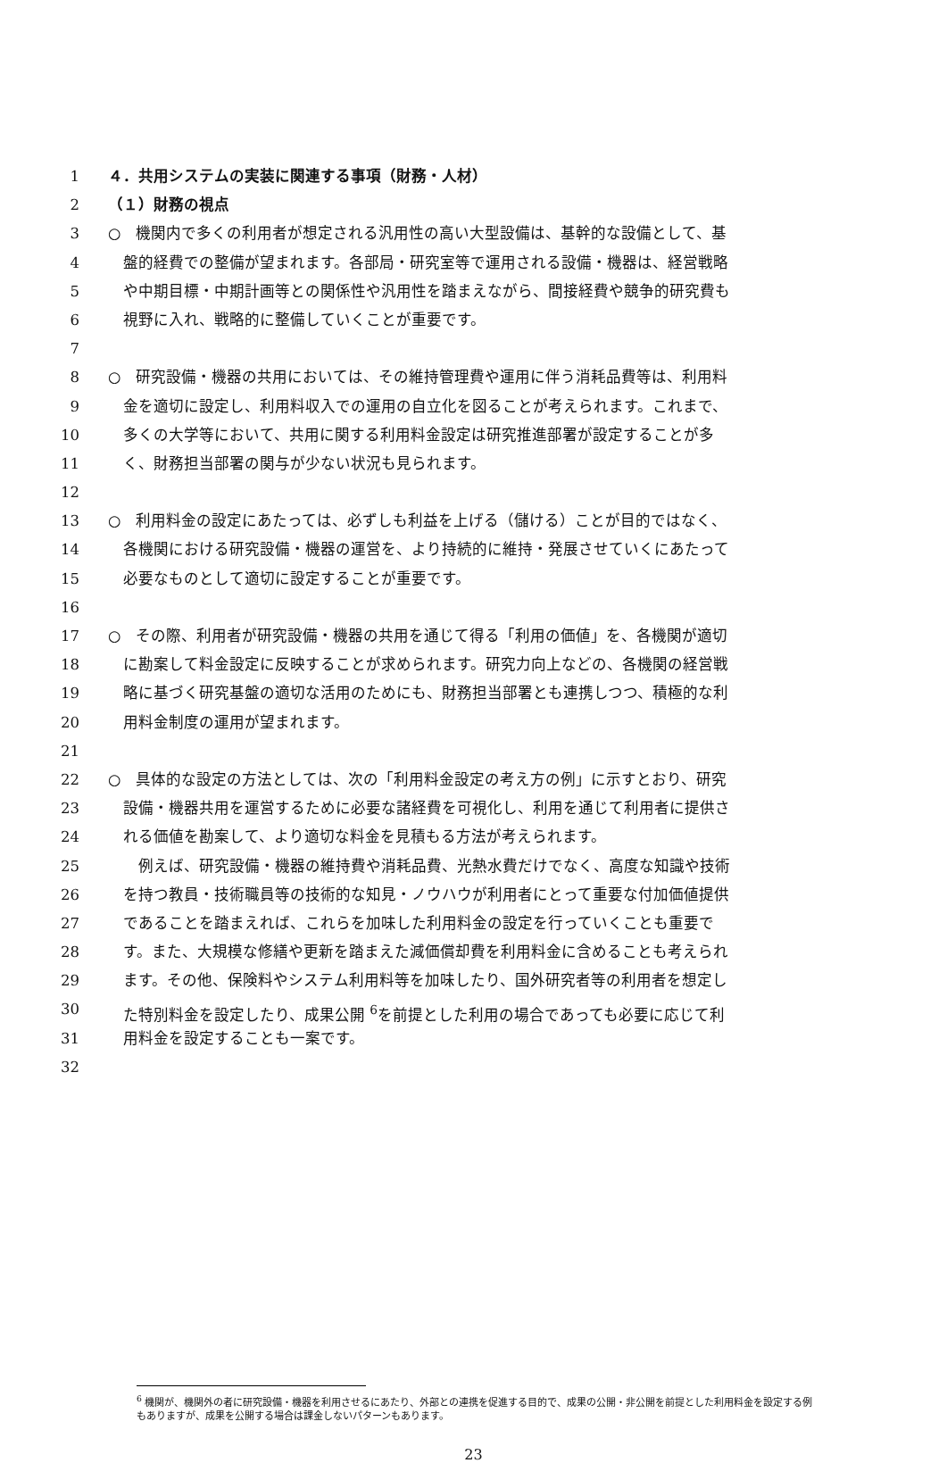1 ４．共用システムの実装に関連する事項（財務・人材）
2 （１）財務の視点
3 ○　機関内で多くの利用者が想定される汎用性の高い大型設備は、基幹的な設備として、基
4 　盤的経費での整備が望まれます。各部局・研究室等で運用される設備・機器は、経営戦略
5 　や中期目標・中期計画等との関係性や汎用性を踏まえながら、間接経費や競争的研究費も
6 　視野に入れ、戦略的に整備していくことが重要です。
7
8 ○　研究設備・機器の共用においては、その維持管理費や運用に伴う消耗品費等は、利用料
9 　金を適切に設定し、利用料収入での運用の自立化を図ることが考えられます。これまで、
10 　多くの大学等において、共用に関する利用料金設定は研究推進部署が設定することが多
11 　く、財務担当部署の関与が少ない状況も見られます。
12
13 ○　利用料金の設定にあたっては、必ずしも利益を上げる（儲ける）ことが目的ではなく、
14 　各機関における研究設備・機器の運営を、より持続的に維持・発展させていくにあたって
15 　必要なものとして適切に設定することが重要です。
16
17 ○　その際、利用者が研究設備・機器の共用を通じて得る「利用の価値」を、各機関が適切
18 　に勘案して料金設定に反映することが求められます。研究力向上などの、各機関の経営戦
19 　略に基づく研究基盤の適切な活用のためにも、財務担当部署とも連携しつつ、積極的な利
20 　用料金制度の運用が望まれます。
21
22 ○　具体的な設定の方法としては、次の「利用料金設定の考え方の例」に示すとおり、研究
23 　設備・機器共用を運営するために必要な諸経費を可視化し、利用を通じて利用者に提供さ
24 　れる価値を勘案して、より適切な料金を見積もる方法が考えられます。
25 　　例えば、研究設備・機器の維持費や消耗品費、光熱水費だけでなく、高度な知識や技術
26 　を持つ教員・技術職員等の技術的な知見・ノウハウが利用者にとって重要な付加価値提供
27 　であることを踏まえれば、これらを加味した利用料金の設定を行っていくことも重要で
28 　す。また、大規模な修繕や更新を踏まえた減価償却費を利用料金に含めることも考えられ
29 　ます。その他、保険料やシステム利用料等を加味したり、国外研究者等の利用者を想定し
30 　た特別料金を設定したり、成果公開 <sup>6</sup>を前提とした利用の場合であっても必要に応じて利
31 　用料金を設定することも一案です。
32
<sup>6</sup> 機関が、機関外の者に研究設備・機器を利用させるにあたり、外部との連携を促進する目的で、成果の公開・非公開を前提とした利用料金を設定する例もありますが、成果を公開する場合は課金しないパターンもあります。
23